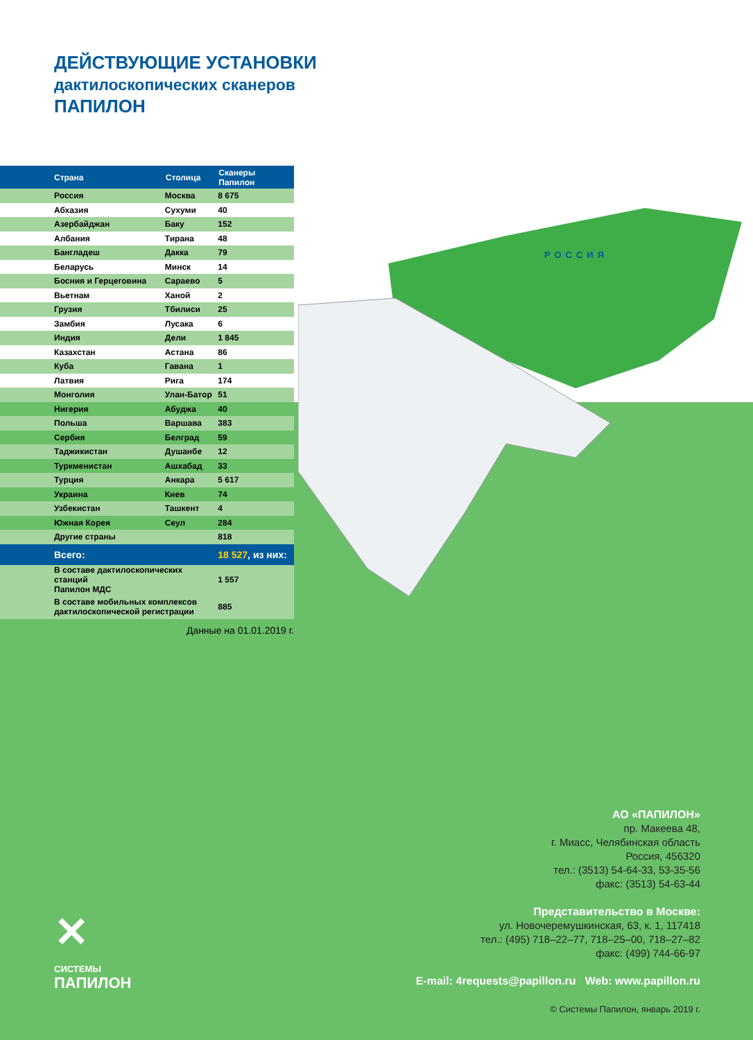РОССИЯ
ДЕЙСТВУЮЩИЕ УСТАНОВКИ
дактилоскопических сканеров
ПАПИЛОН
| Страна | Столица | Сканеры Папилон |
| --- | --- | --- |
| Россия | Москва | 8 675 |
| Абхазия | Сухуми | 40 |
| Азербайджан | Баку | 152 |
| Албания | Тирана | 48 |
| Бангладеш | Дакка | 79 |
| Беларусь | Минск | 14 |
| Босния и Герцеговина | Сараево | 5 |
| Вьетнам | Ханой | 2 |
| Грузия | Тбилиси | 25 |
| Замбия | Лусака | 6 |
| Индия | Дели | 1 845 |
| Казахстан | Астана | 86 |
| Куба | Гавана | 1 |
| Латвия | Рига | 174 |
| Монголия | Улан-Батор | 51 |
| Нигерия | Абуджа | 40 |
| Польша | Варшава | 383 |
| Сербия | Белград | 59 |
| Таджикистан | Душанбе | 12 |
| Туркменистан | Ашхабад | 33 |
| Турция | Анкара | 5 617 |
| Украина | Киев | 74 |
| Узбекистан | Ташкент | 4 |
| Южная Корея | Сеул | 284 |
| Другие страны | | 818 |
| Всего: | | 18 527 , из них: |
| В составе дактилоскопических станций Папилон МДС | | 1 557 |
| В составе мобильных комплексов дактилоскопической регистрации | | 885 |
Данные на 01.01.2019 г.
АО «ПАПИЛОН»
пр. Макеева 48,
г. Миасс, Челябинская область
Россия, 456320
тел.: (3513) 54-64-33, 53-35-56
факс: (3513) 54-63-44
Представительство в Москве:
ул. Новочеремушкинская, 63, к. 1, 117418
тел.: (495) 718–22–77, 718–25–00, 718–27–82
факс: (499) 744-66-97
E-mail: 4requests@papillon.ru Web: www.papillon.ru
© Системы Папилон, январь 2019 г.
✕
СИСТЕМЫ
ПАПИЛОН